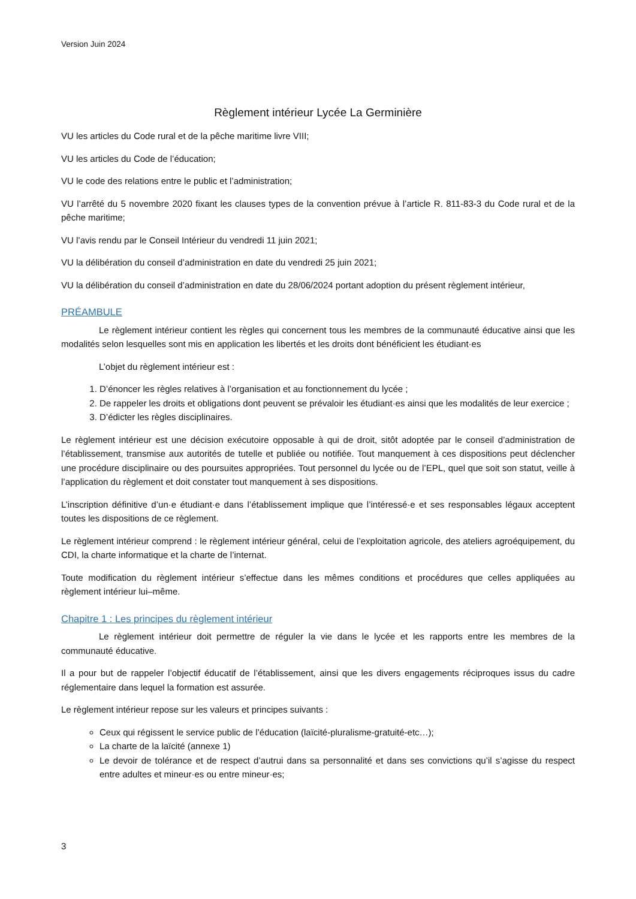Version Juin 2024
Règlement intérieur Lycée La Germinière
VU les articles du Code rural et de la pêche maritime livre VIII;
VU les articles du Code de l’éducation;
VU le code des relations entre le public et l’administration;
VU l’arrêté du 5 novembre 2020 fixant les clauses types de la convention prévue à l’article R. 811-83-3 du Code rural et de la pêche maritime;
VU l’avis rendu par le Conseil Intérieur du vendredi 11 juin 2021;
VU la délibération du conseil d’administration en date du vendredi 25 juin 2021;
VU la délibération du conseil d’administration en date du 28/06/2024 portant adoption du présent règlement intérieur,
PRÉAMBULE
Le règlement intérieur contient les règles qui concernent tous les membres de la communauté éducative ainsi que les modalités selon lesquelles sont mis en application les libertés et les droits dont bénéficient les étudiant·es
L’objet du règlement intérieur est :
1. D’énoncer les règles relatives à l’organisation et au fonctionnement du lycée ;
2. De rappeler les droits et obligations dont peuvent se prévaloir les étudiant·es ainsi que les modalités de leur exercice ;
3. D’édicter les règles disciplinaires.
Le règlement intérieur est une décision exécutoire opposable à qui de droit, sitôt adoptée par le conseil d’administration de l’établissement, transmise aux autorités de tutelle et publiée ou notifiée. Tout manquement à ces dispositions peut déclencher une procédure disciplinaire ou des poursuites appropriées. Tout personnel du lycée ou de l’EPL, quel que soit son statut, veille à l’application du règlement et doit constater tout manquement à ses dispositions.
L’inscription définitive d’un·e étudiant·e dans l’établissement implique que l’intéressé·e et ses responsables légaux acceptent toutes les dispositions de ce règlement.
Le règlement intérieur comprend : le règlement intérieur général, celui de l’exploitation agricole, des ateliers agroéquipement, du CDI, la charte informatique et la charte de l’internat.
Toute modification du règlement intérieur s’effectue dans les mêmes conditions et procédures que celles appliquées au règlement intérieur lui–même.
Chapitre 1 : Les principes du règlement intérieur
Le règlement intérieur doit permettre de réguler la vie dans le lycée et les rapports entre les membres de la communauté éducative.
Il a pour but de rappeler l’objectif éducatif de l’établissement, ainsi que les divers engagements réciproques issus du cadre réglementaire dans lequel la formation est assurée.
Le règlement intérieur repose sur les valeurs et principes suivants :
Ceux qui régissent le service public de l’éducation (laïcité-pluralisme-gratuité-etc…);
La charte de la laïcité (annexe 1)
Le devoir de tolérance et de respect d’autrui dans sa personnalité et dans ses convictions qu’il s’agisse du respect entre adultes et mineur·es ou entre mineur·es;
3